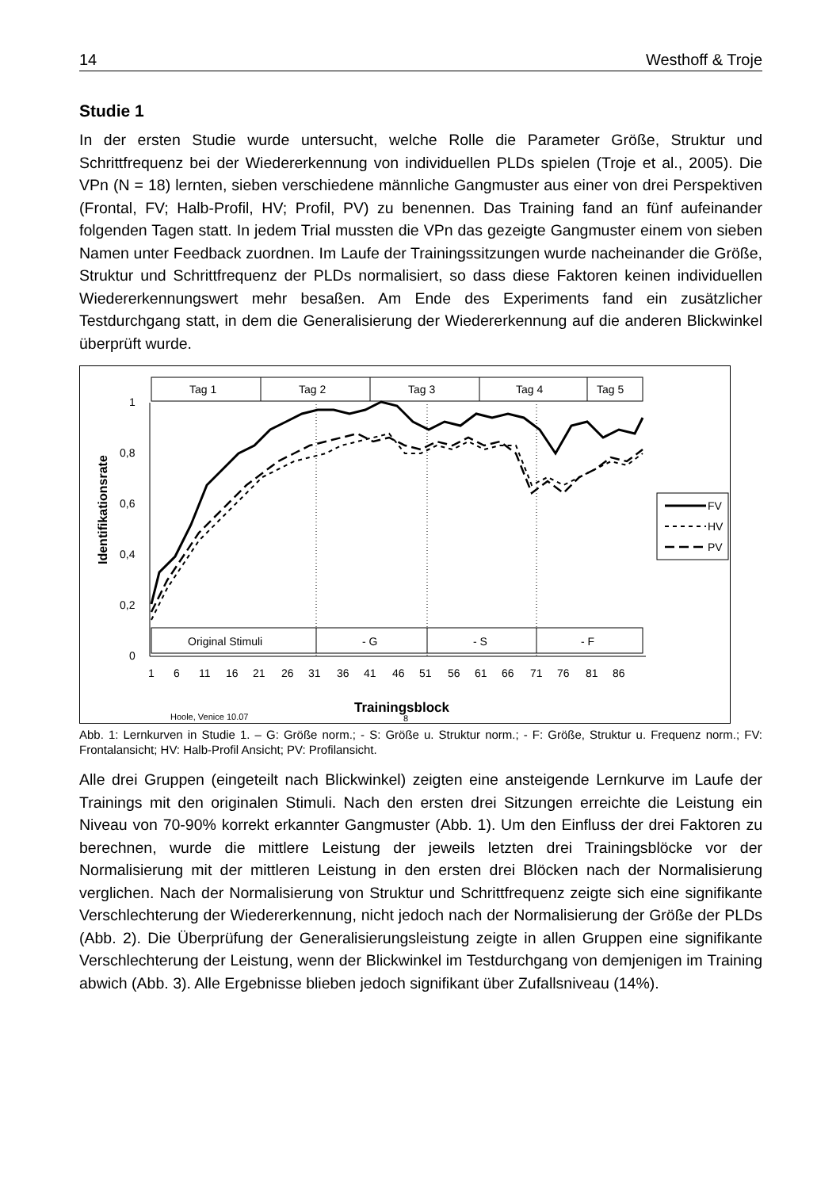14 Westhoff & Troje
Studie 1
In der ersten Studie wurde untersucht, welche Rolle die Parameter Größe, Struktur und Schrittfrequenz bei der Wiedererkennung von individuellen PLDs spielen (Troje et al., 2005). Die VPn (N = 18) lernten, sieben verschiedene männliche Gangmuster aus einer von drei Perspektiven (Frontal, FV; Halb-Profil, HV; Profil, PV) zu benennen. Das Training fand an fünf aufeinander folgenden Tagen statt. In jedem Trial mussten die VPn das gezeigte Gangmuster einem von sieben Namen unter Feedback zuordnen. Im Laufe der Trainingssitzungen wurde nacheinander die Größe, Struktur und Schrittfrequenz der PLDs normalisiert, so dass diese Faktoren keinen individuellen Wiedererkennungswert mehr besaßen. Am Ende des Experiments fand ein zusätzlicher Testdurchgang statt, in dem die Generalisierung der Wiedererkennung auf die anderen Blickwinkel überprüft wurde.
Tag 1
Tag 2
Tag 3
Tag 4
Tag 5
1
0,8
0,6
0,4
0,2
0
Identifikationsrate
Original Stimuli
- G
- S
- F
1
6
11
16
21
26
31
36
41
46
51
56
61
66
71
76
81
86
Trainingsblock
Hoole, Venice 10.07
8
FV
HV
PV
Abb. 1: Lernkurven in Studie 1. – G: Größe norm.; - S: Größe u. Struktur norm.; - F: Größe, Struktur u. Frequenz norm.; FV: Frontalansicht; HV: Halb-Profil Ansicht; PV: Profilansicht.
Alle drei Gruppen (eingeteilt nach Blickwinkel) zeigten eine ansteigende Lernkurve im Laufe der Trainings mit den originalen Stimuli. Nach den ersten drei Sitzungen erreichte die Leistung ein Niveau von 70-90% korrekt erkannter Gangmuster (Abb. 1). Um den Einfluss der drei Faktoren zu berechnen, wurde die mittlere Leistung der jeweils letzten drei Trainingsblöcke vor der Normalisierung mit der mittleren Leistung in den ersten drei Blöcken nach der Normalisierung verglichen. Nach der Normalisierung von Struktur und Schrittfrequenz zeigte sich eine signifikante Verschlechterung der Wiedererkennung, nicht jedoch nach der Normalisierung der Größe der PLDs (Abb. 2). Die Überprüfung der Generalisierungsleistung zeigte in allen Gruppen eine signifikante Verschlechterung der Leistung, wenn der Blickwinkel im Testdurchgang von demjenigen im Training abwich (Abb. 3). Alle Ergebnisse blieben jedoch signifikant über Zufallsniveau (14%).